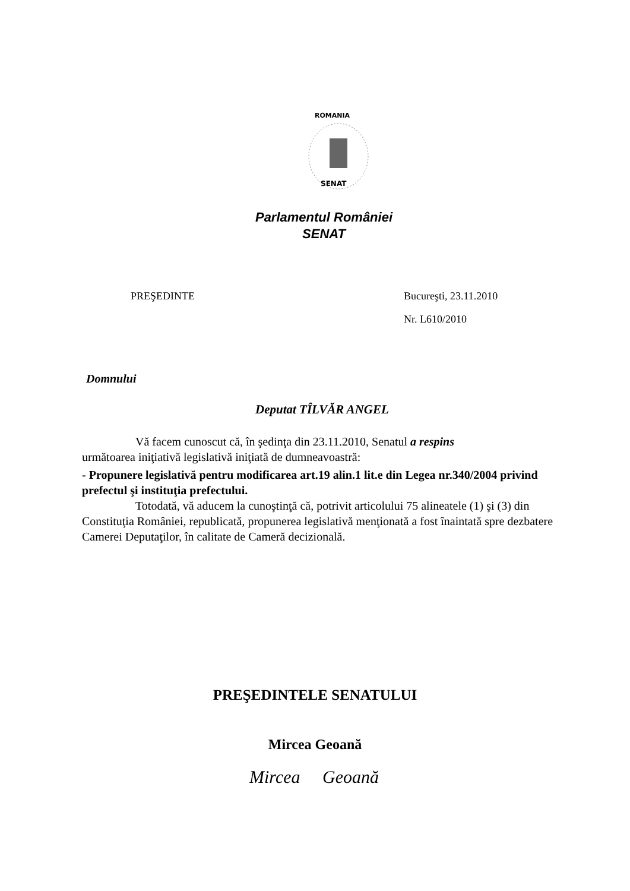ROMANIA
SENAT
Parlamentul României
SENAT
PREŞEDINTE Bucureşti, 23.11.2010
Nr. L610/2010
Domnului
Deputat TÎLVĂR ANGEL
Vă facem cunoscut că, în şedinţa din 23.11.2010, Senatul a respins
următoarea iniţiativă legislativă iniţiată de dumneavoastră:
- Propunere legislativă pentru modificarea art.19 alin.1 lit.e din Legea nr.340/2004 privind prefectul şi instituţia prefectului.
Totodată, vă aducem la cunoştinţă că, potrivit articolului 75 alineatele (1) şi (3) din Constituţia României, republicată, propunerea legislativă menţionată a fost înaintată spre dezbatere Camerei Deputaţilor, în calitate de Cameră decizională.
PREŞEDINTELE SENATULUI
Mircea Geoană
Mircea Geoană